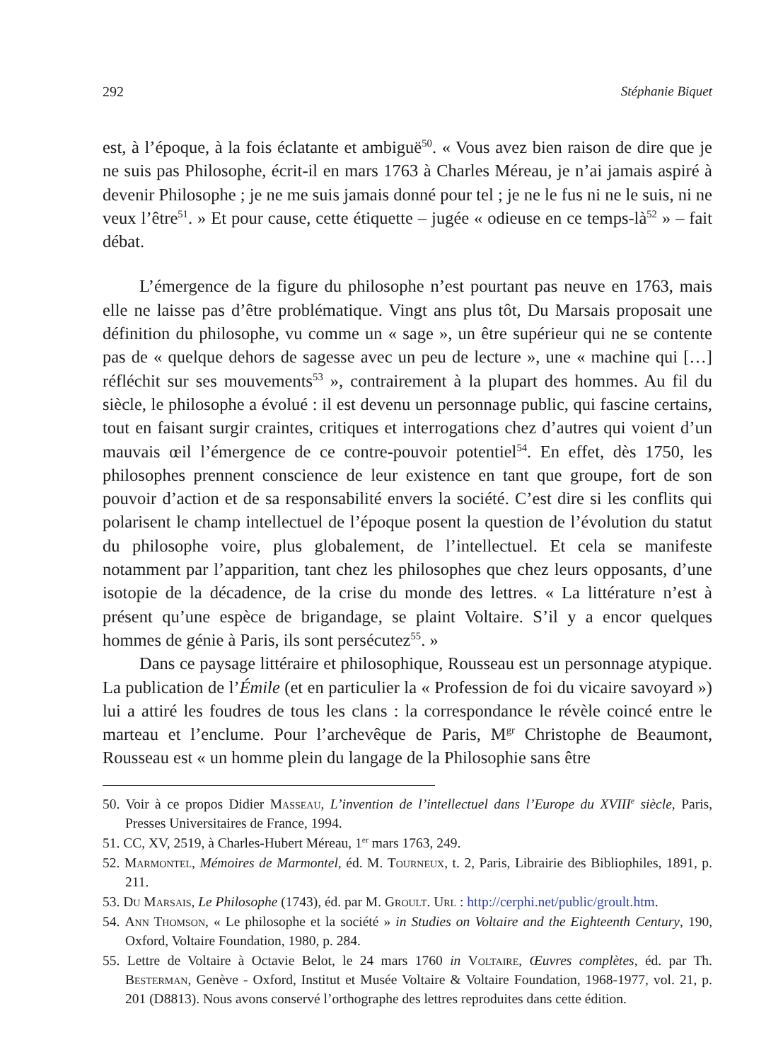292 Stéphanie Biquet
est, à l’époque, à la fois éclatante et ambiguë<sup>50</sup>. « Vous avez bien raison de dire que je ne suis pas Philosophe, écrit-il en mars 1763 à Charles Méreau, je n’ai jamais aspiré à devenir Philosophe ; je ne me suis jamais donné pour tel ; je ne le fus ni ne le suis, ni ne veux l’être<sup>51</sup>. » Et pour cause, cette étiquette – jugée « odieuse en ce temps-là<sup>52</sup> » – fait débat.
L’émergence de la figure du philosophe n’est pourtant pas neuve en 1763, mais elle ne laisse pas d’être problématique. Vingt ans plus tôt, Du Marsais proposait une définition du philosophe, vu comme un « sage », un être supérieur qui ne se contente pas de « quelque dehors de sagesse avec un peu de lecture », une « machine qui […] réfléchit sur ses mouvements<sup>53</sup> », contrairement à la plupart des hommes. Au fil du siècle, le philosophe a évolué : il est devenu un personnage public, qui fascine certains, tout en faisant surgir craintes, critiques et interrogations chez d’autres qui voient d’un mauvais œil l’émergence de ce contre-pouvoir potentiel<sup>54</sup>. En effet, dès 1750, les philosophes prennent conscience de leur existence en tant que groupe, fort de son pouvoir d’action et de sa responsabilité envers la société. C’est dire si les conflits qui polarisent le champ intellectuel de l’époque posent la question de l’évolution du statut du philosophe voire, plus globalement, de l’intellectuel. Et cela se manifeste notamment par l’apparition, tant chez les philosophes que chez leurs opposants, d’une isotopie de la décadence, de la crise du monde des lettres. « La littérature n’est à présent qu’une espèce de brigandage, se plaint Voltaire. S’il y a encor quelques hommes de génie à Paris, ils sont persécutez<sup>55</sup>. »
Dans ce paysage littéraire et philosophique, Rousseau est un personnage atypique. La publication de l’Émile (et en particulier la « Profession de foi du vicaire savoyard ») lui a attiré les foudres de tous les clans : la correspondance le révèle coincé entre le marteau et l’enclume. Pour l’archevêque de Paris, M<sup>gr</sup> Christophe de Beaumont, Rousseau est « un homme plein du langage de la Philosophie sans être
50. Voir à ce propos Didier Masseau, L’invention de l’intellectuel dans l’Europe du XVIII<sup>e</sup> siècle, Paris, Presses Universitaires de France, 1994.
51. CC, XV, 2519, à Charles-Hubert Méreau, 1<sup>er</sup> mars 1763, 249.
52. Marmontel, Mémoires de Marmontel, éd. M. Tourneux, t. 2, Paris, Librairie des Bibliophiles, 1891, p. 211.
53. Du Marsais, Le Philosophe (1743), éd. par M. Groult. Url : http://cerphi.net/public/groult.htm.
54. Ann Thomson, « Le philosophe et la société » in Studies on Voltaire and the Eighteenth Century, 190, Oxford, Voltaire Foundation, 1980, p. 284.
55. Lettre de Voltaire à Octavie Belot, le 24 mars 1760 in Voltaire, Œuvres complètes, éd. par Th. Besterman, Genève - Oxford, Institut et Musée Voltaire & Voltaire Foundation, 1968-1977, vol. 21, p. 201 (D8813). Nous avons conservé l’orthographe des lettres reproduites dans cette édition.